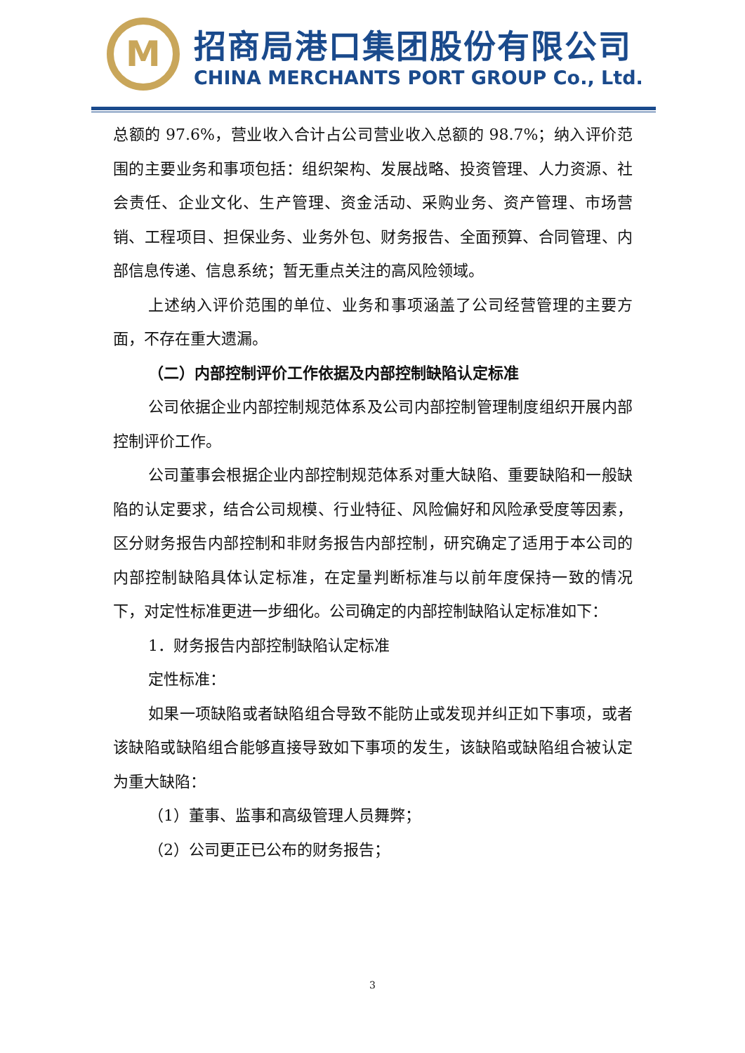M
招商局港口集团股份有限公司
CHINA MERCHANTS PORT GROUP Co., Ltd.
总额的 97.6%，营业收入合计占公司营业收入总额的 98.7%；纳入评价范围的主要业务和事项包括：组织架构、发展战略、投资管理、人力资源、社会责任、企业文化、生产管理、资金活动、采购业务、资产管理、市场营销、工程项目、担保业务、业务外包、财务报告、全面预算、合同管理、内部信息传递、信息系统；暂无重点关注的高风险领域。
上述纳入评价范围的单位、业务和事项涵盖了公司经营管理的主要方面，不存在重大遗漏。
（二）内部控制评价工作依据及内部控制缺陷认定标准
公司依据企业内部控制规范体系及公司内部控制管理制度组织开展内部控制评价工作。
公司董事会根据企业内部控制规范体系对重大缺陷、重要缺陷和一般缺陷的认定要求，结合公司规模、行业特征、风险偏好和风险承受度等因素，区分财务报告内部控制和非财务报告内部控制，研究确定了适用于本公司的内部控制缺陷具体认定标准，在定量判断标准与以前年度保持一致的情况下，对定性标准更进一步细化。公司确定的内部控制缺陷认定标准如下：
1．财务报告内部控制缺陷认定标准
定性标准：
如果一项缺陷或者缺陷组合导致不能防止或发现并纠正如下事项，或者该缺陷或缺陷组合能够直接导致如下事项的发生，该缺陷或缺陷组合被认定为重大缺陷：
（1）董事、监事和高级管理人员舞弊；
（2）公司更正已公布的财务报告；
3